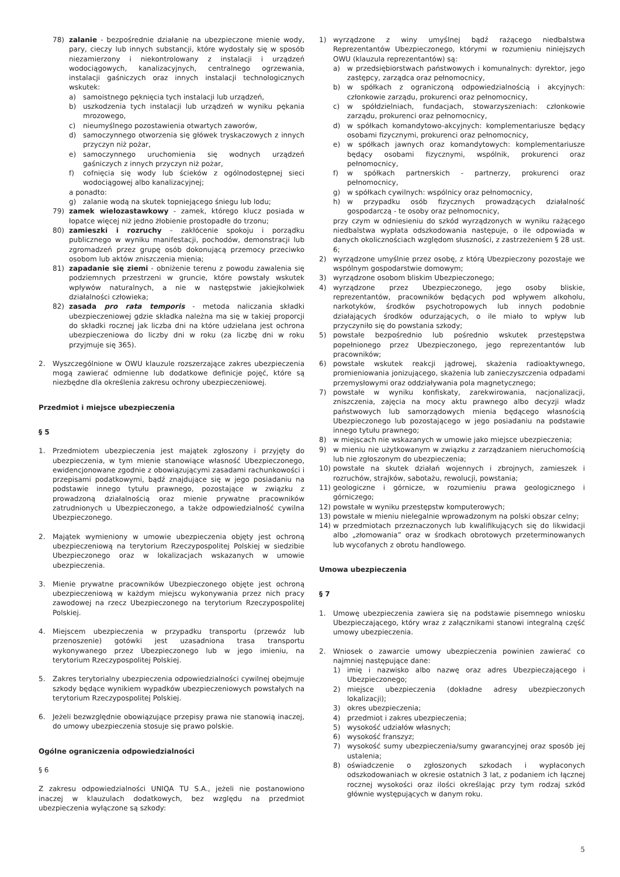78) zalanie - bezpośrednie działanie na ubezpieczone mienie wody, pary, cieczy lub innych substancji, które wydostały się w sposób niezamierzony i niekontrolowany z instalacji i urządzeń wodociągowych, kanalizacyjnych, centralnego ogrzewania, instalacji gaśniczych oraz innych instalacji technologicznych wskutek:
a) samoistnego pęknięcia tych instalacji lub urządzeń,
b) uszkodzenia tych instalacji lub urządzeń w wyniku pękania mrozowego,
c) nieumyślnego pozostawienia otwartych zaworów,
d) samoczynnego otworzenia się główek tryskaczowych z innych przyczyn niż pożar,
e) samoczynnego uruchomienia się wodnych urządzeń gaśniczych z innych przyczyn niż pożar,
f) cofnięcia się wody lub ścieków z ogólnodostępnej sieci wodociągowej albo kanalizacyjnej;
a ponadto:
g) zalanie wodą na skutek topniejącego śniegu lub lodu;
79) zamek wielozastawkowy - zamek, którego klucz posiada w łopatce więcej niż jedno żłobienie prostopadłe do trzonu;
80) zamieszki i rozruchy - zakłócenie spokoju i porządku publicznego w wyniku manifestacji, pochodów, demonstracji lub zgromadzeń przez grupę osób dokonującą przemocy przeciwko osobom lub aktów zniszczenia mienia;
81) zapadanie się ziemi - obniżenie terenu z powodu zawalenia się podziemnych przestrzeni w gruncie, które powstały wskutek wpływów naturalnych, a nie w następstwie jakiejkolwiek działalności człowieka;
82) zasada pro rata temporis - metoda naliczania składki ubezpieczeniowej gdzie składka należna ma się w takiej proporcji do składki rocznej jak liczba dni na które udzielana jest ochrona ubezpieczeniowa do liczby dni w roku (za liczbę dni w roku przyjmuje się 365).
2. Wyszczególnione w OWU klauzule rozszerzające zakres ubezpieczenia mogą zawierać odmienne lub dodatkowe definicje pojęć, które są niezbędne dla określenia zakresu ochrony ubezpieczeniowej.
Przedmiot i miejsce ubezpieczenia
§ 5
1. Przedmiotem ubezpieczenia jest majątek zgłoszony i przyjęty do ubezpieczenia, w tym mienie stanowiące własność Ubezpieczonego, ewidencjonowane zgodnie z obowiązującymi zasadami rachunkowości i przepisami podatkowymi, bądź znajdujące się w jego posiadaniu na podstawie innego tytułu prawnego, pozostające w związku z prowadzoną działalnością oraz mienie prywatne pracowników zatrudnionych u Ubezpieczonego, a także odpowiedzialność cywilna Ubezpieczonego.
2. Majątek wymieniony w umowie ubezpieczenia objęty jest ochroną ubezpieczeniową na terytorium Rzeczypospolitej Polskiej w siedzibie Ubezpieczonego oraz w lokalizacjach wskazanych w umowie ubezpieczenia.
3. Mienie prywatne pracowników Ubezpieczonego objęte jest ochroną ubezpieczeniową w każdym miejscu wykonywania przez nich pracy zawodowej na rzecz Ubezpieczonego na terytorium Rzeczypospolitej Polskiej.
4. Miejscem ubezpieczenia w przypadku transportu (przewóz lub przenoszenie) gotówki jest uzasadniona trasa transportu wykonywanego przez Ubezpieczonego lub w jego imieniu, na terytorium Rzeczypospolitej Polskiej.
5. Zakres terytorialny ubezpieczenia odpowiedzialności cywilnej obejmuje szkody będące wynikiem wypadków ubezpieczeniowych powstałych na terytorium Rzeczypospolitej Polskiej.
6. Jeżeli bezwzględnie obowiązujące przepisy prawa nie stanowią inaczej, do umowy ubezpieczenia stosuje się prawo polskie.
Ogólne ograniczenia odpowiedzialności
§ 6
Z zakresu odpowiedzialności UNIQA TU S.A., jeżeli nie postanowiono inaczej w klauzulach dodatkowych, bez względu na przedmiot ubezpieczenia wyłączone są szkody:
1) wyrządzone z winy umyślnej bądź rażącego niedbalstwa Reprezentantów Ubezpieczonego, którymi w rozumieniu niniejszych OWU (klauzula reprezentantów) są:
a) w przedsiębiorstwach państwowych i komunalnych: dyrektor, jego zastępcy, zarządca oraz pełnomocnicy,
b) w spółkach z ograniczoną odpowiedzialnością i akcyjnych: członkowie zarządu, prokurenci oraz pełnomocnicy,
c) w spółdzielniach, fundacjach, stowarzyszeniach: członkowie zarządu, prokurenci oraz pełnomocnicy,
d) w spółkach komandytowo-akcyjnych: komplementariusze będący osobami fizycznymi, prokurenci oraz pełnomocnicy,
e) w spółkach jawnych oraz komandytowych: komplementariusze będący osobami fizycznymi, wspólnik, prokurenci oraz pełnomocnicy,
f) w spółkach partnerskich - partnerzy, prokurenci oraz pełnomocnicy,
g) w spółkach cywilnych: wspólnicy oraz pełnomocnicy,
h) w przypadku osób fizycznych prowadzących działalność gospodarczą - te osoby oraz pełnomocnicy,
przy czym w odniesieniu do szkód wyrządzonych w wyniku rażącego niedbalstwa wypłata odszkodowania następuje, o ile odpowiada w danych okolicznościach względom słuszności, z zastrzeżeniem § 28 ust. 6;
2) wyrządzone umyślnie przez osobę, z którą Ubezpieczony pozostaje we wspólnym gospodarstwie domowym;
3) wyrządzone osobom bliskim Ubezpieczonego;
4) wyrządzone przez Ubezpieczonego, jego osoby bliskie, reprezentantów, pracowników będących pod wpływem alkoholu, narkotyków, środków psychotropowych lub innych podobnie działających środków odurzających, o ile miało to wpływ lub przyczyniło się do powstania szkody;
5) powstałe bezpośrednio lub pośrednio wskutek przestępstwa popełnionego przez Ubezpieczonego, jego reprezentantów lub pracowników;
6) powstałe wskutek reakcji jądrowej, skażenia radioaktywnego, promieniowania jonizującego, skażenia lub zanieczyszczenia odpadami przemysłowymi oraz oddziaływania pola magnetycznego;
7) powstałe w wyniku konfiskaty, zarekwirowania, nacjonalizacji, zniszczenia, zajęcia na mocy aktu prawnego albo decyzji władz państwowych lub samorządowych mienia będącego własnością Ubezpieczonego lub pozostającego w jego posiadaniu na podstawie innego tytułu prawnego;
8) w miejscach nie wskazanych w umowie jako miejsce ubezpieczenia;
9) w mieniu nie użytkowanym w związku z zarządzaniem nieruchomością lub nie zgłoszonym do ubezpieczenia;
10) powstałe na skutek działań wojennych i zbrojnych, zamieszek i rozruchów, strajków, sabotażu, rewolucji, powstania;
11) geologiczne i górnicze, w rozumieniu prawa geologicznego i górniczego;
12) powstałe w wyniku przestępstw komputerowych;
13) powstałe w mieniu nielegalnie wprowadzonym na polski obszar celny;
14) w przedmiotach przeznaczonych lub kwalifikujących się do likwidacji albo „złomowania” oraz w środkach obrotowych przeterminowanych lub wycofanych z obrotu handlowego.
Umowa ubezpieczenia
§ 7
1. Umowę ubezpieczenia zawiera się na podstawie pisemnego wniosku Ubezpieczającego, który wraz z załącznikami stanowi integralną część umowy ubezpieczenia.
2. Wniosek o zawarcie umowy ubezpieczenia powinien zawierać co najmniej następujące dane:
1) imię i nazwisko albo nazwę oraz adres Ubezpieczającego i Ubezpieczonego;
2) miejsce ubezpieczenia (dokładne adresy ubezpieczonych lokalizacji);
3) okres ubezpieczenia;
4) przedmiot i zakres ubezpieczenia;
5) wysokość udziałów własnych;
6) wysokość franszyz;
7) wysokość sumy ubezpieczenia/sumy gwarancyjnej oraz sposób jej ustalenia;
8) oświadczenie o zgłoszonych szkodach i wypłaconych odszkodowaniach w okresie ostatnich 3 lat, z podaniem ich łącznej rocznej wysokości oraz ilości określając przy tym rodzaj szkód głównie występujących w danym roku.
5